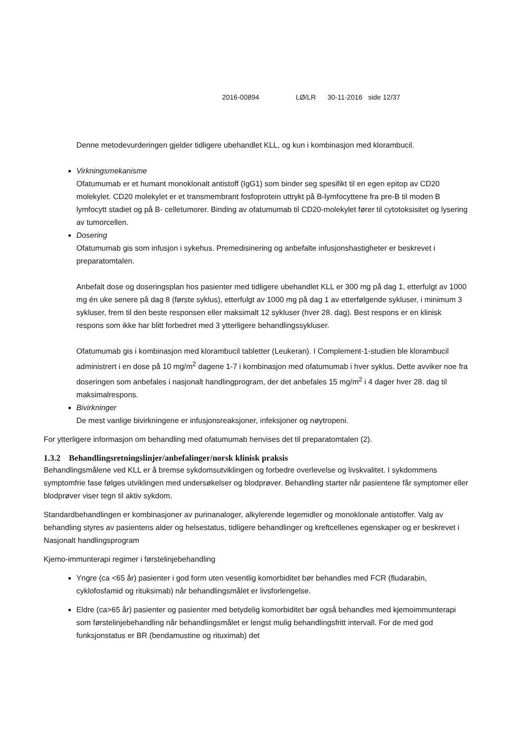2016-00894 LØ/LR 30-11-2016 side 12/37
Denne metodevurderingen gjelder tidligere ubehandlet KLL, og kun i kombinasjon med klorambucil.
Virkningsmekanisme
Ofatumumab er et humant monoklonalt antistoff (IgG1) som binder seg spesifikt til en egen epitop av CD20 molekylet. CD20 molekylet er et transmembrant fosfoprotein uttrykt på B-lymfocyttene fra pre-B til moden B lymfocytt stadiet og på B- celletumorer. Binding av ofatumumab til CD20-molekylet fører til cytotoksisitet og lysering av tumorcellen.
Dosering
Ofatumumab gis som infusjon i sykehus. Premedisinering og anbefalte infusjonshastigheter er beskrevet i preparatomtalen.
Anbefalt dose og doseringsplan hos pasienter med tidligere ubehandlet KLL er 300 mg på dag 1, etterfulgt av 1000 mg én uke senere på dag 8 (første syklus), etterfulgt av 1000 mg på dag 1 av etterfølgende sykluser, i minimum 3 sykluser, frem til den beste responsen eller maksimalt 12 sykluser (hver 28. dag). Best respons er en klinisk respons som ikke har blitt forbedret med 3 ytterligere behandlingssykluser.
Ofatumumab gis i kombinasjon med klorambucil tabletter (Leukeran). I Complement-1-studien ble klorambucil administrert i en dose på 10 mg/m<sup>2</sup> dagene 1-7 i kombinasjon med ofatumumab i hver syklus. Dette avviker noe fra doseringen som anbefales i nasjonalt handlingprogram, der det anbefales 15 mg/m<sup>2</sup> i 4 dager hver 28. dag til maksimalrespons.
Bivirkninger
De mest vanlige bivirkningene er infusjonsreaksjoner, infeksjoner og nøytropeni.
For ytterligere informasjon om behandling med ofatumumab henvises det til preparatomtalen (2).
1.3.2 Behandlingsretningslinjer/anbefalinger/norsk klinisk praksis
Behandlingsmålene ved KLL er å bremse sykdomsutviklingen og forbedre overlevelse og livskvalitet. I sykdommens symptomfrie fase følges utviklingen med undersøkelser og blodprøver. Behandling starter når pasientene får symptomer eller blodprøver viser tegn til aktiv sykdom.
Standardbehandlingen er kombinasjoner av purinanaloger, alkylerende legemidler og monoklonale antistoffer. Valg av behandling styres av pasientens alder og helsestatus, tidligere behandlinger og kreftcellenes egenskaper og er beskrevet i Nasjonalt handlingsprogram
Kjemo-immunterapi regimer i førstelinjebehandling
Yngre (ca <65 år) pasienter i god form uten vesentlig komorbiditet bør behandles med FCR (fludarabin, cyklofosfamid og rituksimab) når behandlingsmålet er livsforlengelse.
Eldre (ca>65 år) pasienter og pasienter med betydelig komorbiditet bør også behandles med kjemoimmunterapi som førstelinjebehandling når behandlingsmålet er lengst mulig behandlingsfritt intervall. For de med god funksjonstatus er BR (bendamustine og rituximab) det